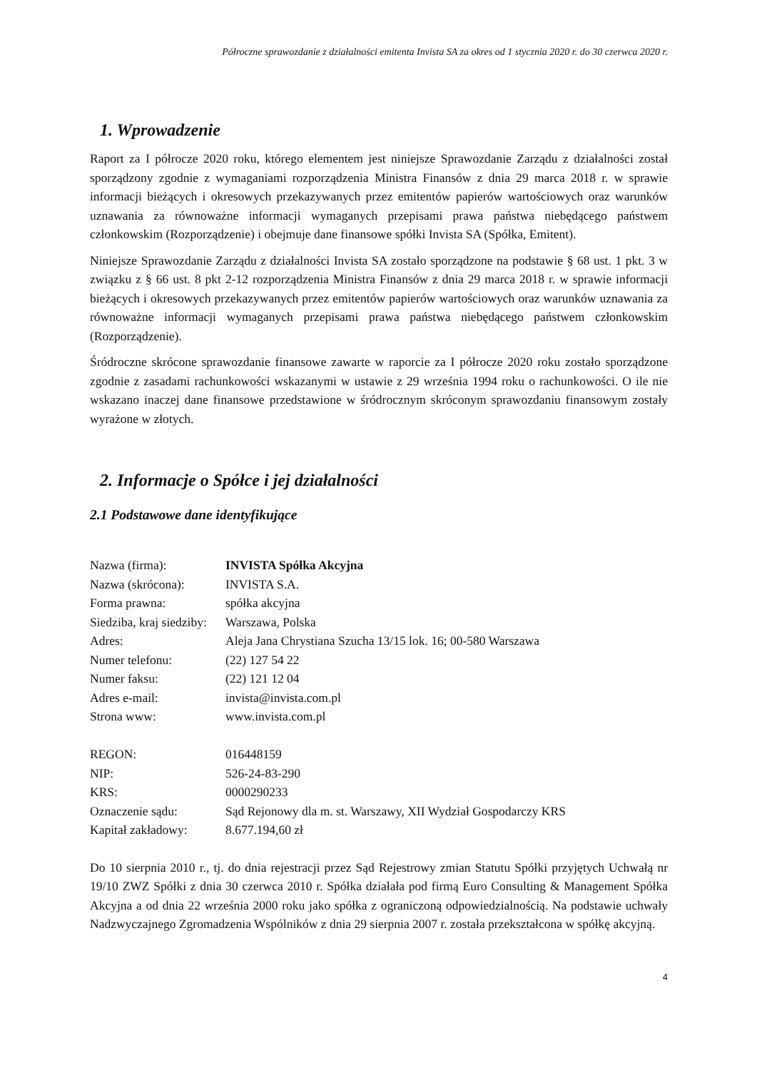Półroczne sprawozdanie z działalności emitenta Invista SA za okres od 1 stycznia 2020 r. do 30 czerwca 2020 r.
1. Wprowadzenie
Raport za I półrocze 2020 roku, którego elementem jest niniejsze Sprawozdanie Zarządu z działalności został sporządzony zgodnie z wymaganiami rozporządzenia Ministra Finansów z dnia 29 marca 2018 r. w sprawie informacji bieżących i okresowych przekazywanych przez emitentów papierów wartościowych oraz warunków uznawania za równoważne informacji wymaganych przepisami prawa państwa niebędącego państwem członkowskim (Rozporządzenie) i obejmuje dane finansowe spółki Invista SA (Spółka, Emitent).
Niniejsze Sprawozdanie Zarządu z działalności Invista SA zostało sporządzone na podstawie § 68 ust. 1 pkt. 3 w związku z § 66 ust. 8 pkt 2-12 rozporządzenia Ministra Finansów z dnia 29 marca 2018 r. w sprawie informacji bieżących i okresowych przekazywanych przez emitentów papierów wartościowych oraz warunków uznawania za równoważne informacji wymaganych przepisami prawa państwa niebędącego państwem członkowskim (Rozporządzenie).
Śródroczne skrócone sprawozdanie finansowe zawarte w raporcie za I półrocze 2020 roku zostało sporządzone zgodnie z zasadami rachunkowości wskazanymi w ustawie z 29 września 1994 roku o rachunkowości. O ile nie wskazano inaczej dane finansowe przedstawione w śródrocznym skróconym sprawozdaniu finansowym zostały wyrażone w złotych.
2. Informacje o Spółce i jej działalności
2.1 Podstawowe dane identyfikujące
| Nazwa (firma): | INVISTA Spółka Akcyjna |
| Nazwa (skrócona): | INVISTA S.A. |
| Forma prawna: | spółka akcyjna |
| Siedziba, kraj siedziby: | Warszawa, Polska |
| Adres: | Aleja Jana Chrystiana Szucha 13/15 lok. 16; 00-580 Warszawa |
| Numer telefonu: | (22) 127 54 22 |
| Numer faksu: | (22) 121 12 04 |
| Adres e-mail: | invista@invista.com.pl |
| Strona www: | www.invista.com.pl |
| REGON: | 016448159 |
| NIP: | 526-24-83-290 |
| KRS: | 0000290233 |
| Oznaczenie sądu: | Sąd Rejonowy dla m. st. Warszawy, XII Wydział Gospodarczy KRS |
| Kapitał zakładowy: | 8.677.194,60 zł |
Do 10 sierpnia 2010 r., tj. do dnia rejestracji przez Sąd Rejestrowy zmian Statutu Spółki przyjętych Uchwałą nr 19/10 ZWZ Spółki z dnia 30 czerwca 2010 r. Spółka działała pod firmą Euro Consulting & Management Spółka Akcyjna a od dnia 22 września 2000 roku jako spółka z ograniczoną odpowiedzialnością. Na podstawie uchwały Nadzwyczajnego Zgromadzenia Wspólników z dnia 29 sierpnia 2007 r. została przekształcona w spółkę akcyjną.
4